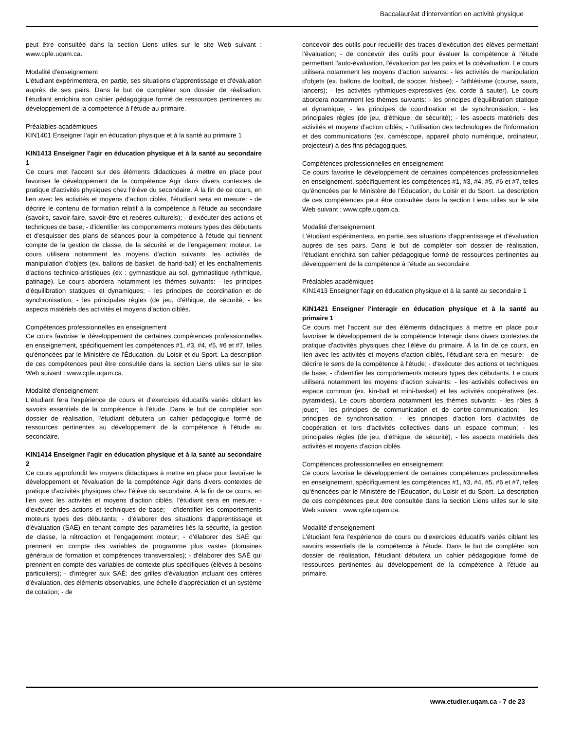Baccalauréat d'intervention en activité physique
peut être consultée dans la section Liens utiles sur le site Web suivant : www.cpfe.uqam.ca.
Modalité d'enseignement
L'étudiant expérimentera, en partie, ses situations d'apprentissage et d'évaluation auprès de ses pairs. Dans le but de compléter son dossier de réalisation, l'étudiant enrichira son cahier pédagogique formé de ressources pertinentes au développement de la compétence à l'étude au primaire.
Préalables académiques
KIN1401 Enseigner l'agir en éducation physique et à la santé au primaire 1
KIN1413 Enseigner l'agir en éducation physique et à la santé au secondaire 1
Ce cours met l'accent sur des éléments didactiques à mettre en place pour favoriser le développement de la compétence Agir dans divers contextes de pratique d'activités physiques chez l'élève du secondaire. À la fin de ce cours, en lien avec les activités et moyens d'action ciblés, l'étudiant sera en mesure: - de décrire le contenu de formation relatif à la compétence à l'étude au secondaire (savoirs, savoir-faire, savoir-être et repères culturels); - d'exécuter des actions et techniques de base; - d'identifier les comportements moteurs types des débutants et d'esquisser des plans de séances pour la compétence à l'étude qui tiennent compte de la gestion de classe, de la sécurité et de l'engagement moteur. Le cours utilisera notamment les moyens d'action suivants: les activités de manipulation d'objets (ex. ballons de basket, de hand-ball) et les enchaînements d'actions technico-artistiques (ex : gymnastique au sol, gymnastique rythmique, patinage). Le cours abordera notamment les thèmes suivants: - les principes d'équilibration statiques et dynamiques; - les principes de coordination et de synchronisation; - les principales règles (de jeu, d'éthique, de sécurité; - les aspects matériels des activités et moyens d'action ciblés.
Compétences professionnelles en enseignement
Ce cours favorise le développement de certaines compétences professionnelles en enseignement, spécifiquement les compétences #1, #3, #4, #5, #6 et #7, telles qu'énoncées par le Ministère de l'Éducation, du Loisir et du Sport. La description de ces compétences peut être consultée dans la section Liens utiles sur le site Web suivant : www.cpfe.uqam.ca.
Modalité d'enseignement
L'étudiant fera l'expérience de cours et d'exercices éducatifs variés ciblant les savoirs essentiels de la compétence à l'étude. Dans le but de compléter son dossier de réalisation, l'étudiant débutera un cahier pédagogique formé de ressources pertinentes au développement de la compétence à l'étude au secondaire.
KIN1414 Enseigner l'agir en éducation physique et à la santé au secondaire 2
Ce cours approfondit les moyens didactiques à mettre en place pour favoriser le développement et l'évaluation de la compétence Agir dans divers contextes de pratique d'activités physiques chez l'élève du secondaire. À la fin de ce cours, en lien avec les activités et moyens d'action ciblés, l'étudiant sera en mesure: - d'exécuter des actions et techniques de base; - d'identifier les comportements moteurs types des débutants; - d'élaborer des situations d'apprentissage et d'évaluation (SAÉ) en tenant compte des paramètres liés la sécurité, la gestion de classe, la rétroaction et l'engagement moteur; - d'élaborer des SAÉ qui prennent en compte des variables de programme plus vastes (domaines généraux de formation et compétences transversales); - d'élaborer des SAÉ qui prennent en compte des variables de contexte plus spécifiques (élèves à besoins particuliers); - d'intégrer aux SAÉ: des grilles d'évaluation incluant des critères d'évaluation, des éléments observables, une échelle d'appréciation et un système de cotation; - de
concevoir des outils pour recueillir des traces d'exécution des élèves permettant l'évaluation; - de concevoir des outils pour évaluer la compétence à l'étude permettant l'auto-évaluation, l'évaluation par les pairs et la coévaluation. Le cours utilisera notamment les moyens d'action suivants: - les activités de manipulation d'objets (ex. ballons de football, de soccer, frisbee); - l'athlétisme (course, sauts, lancers); - les activités rythmiques-expressives (ex. corde à sauter). Le cours abordera notamment les thèmes suivants: - les principes d'équilibration statique et dynamique; - les principes de coordination et de synchronisation; - les principales règles (de jeu, d'éthique, de sécurité); - les aspects matériels des activités et moyens d'action ciblés; - l'utilisation des technologies de l'information et des communications (ex. caméscope, appareil photo numérique, ordinateur, projecteur) à des fins pédagogiques.
Compétences professionnelles en enseignement
Ce cours favorise le développement de certaines compétences professionnelles en enseignement, spécifiquement les compétences #1, #3, #4, #5, #6 et #7, telles qu'énoncées par le Ministère de l'Éducation, du Loisir et du Sport. La description de ces compétences peut être consultée dans la section Liens utiles sur le site Web suivant : www.cpfe.uqam.ca.
Modalité d'enseignement
L'étudiant expérimentera, en partie, ses situations d'apprentissage et d'évaluation auprès de ses pairs. Dans le but de compléter son dossier de réalisation, l'étudiant enrichira son cahier pédagogique formé de ressources pertinentes au développement de la compétence à l'étude au secondaire.
Préalables académiques
KIN1413 Enseigner l'agir en éducation physique et à la santé au secondaire 1
KIN1421 Enseigner l'interagir en éducation physique et à la santé au primaire 1
Ce cours met l'accent sur des éléments didactiques à mettre en place pour favoriser le développement de la compétence Interagir dans divers contextes de pratique d'activités physiques chez l'élève du primaire. À la fin de ce cours, en lien avec les activités et moyens d'action ciblés, l'étudiant sera en mesure: - de décrire le sens de la compétence à l'étude; - d'exécuter des actions et techniques de base; - d'identifier les comportements moteurs types des débutants. Le cours utilisera notamment les moyens d'action suivants: - les activités collectives en espace commun (ex. kin-ball et mini-basket) et les activités coopératives (ex. pyramides). Le cours abordera notamment les thèmes suivants: - les rôles à jouer; - les principes de communication et de contre-communication; - les principes de synchronisation; - les principes d'action lors d'activités de coopération et lors d'activités collectives dans un espace commun; - les principales règles (de jeu, d'éthique, de sécurité); - les aspects matériels des activités et moyens d'action ciblés.
Compétences professionnelles en enseignement
Ce cours favorise le développement de certaines compétences professionnelles en enseignement, spécifiquement les compétences #1, #3, #4, #5, #6 et #7, telles qu'énoncées par le Ministère de l'Éducation, du Loisir et du Sport. La description de ces compétences peut être consultée dans la section Liens utiles sur le site Web suivant : www.cpfe.uqam.ca.
Modalité d'enseignement
L'étudiant fera l'expérience de cours ou d'exercices éducatifs variés ciblant les savoirs essentiels de la compétence à l'étude. Dans le but de compléter son dossier de réalisation, l'étudiant débutera un cahier pédagogique formé de ressources pertinentes au développement de la compétence à l'étude au primaire.
www.etudier.uqam.ca - 7 de 23